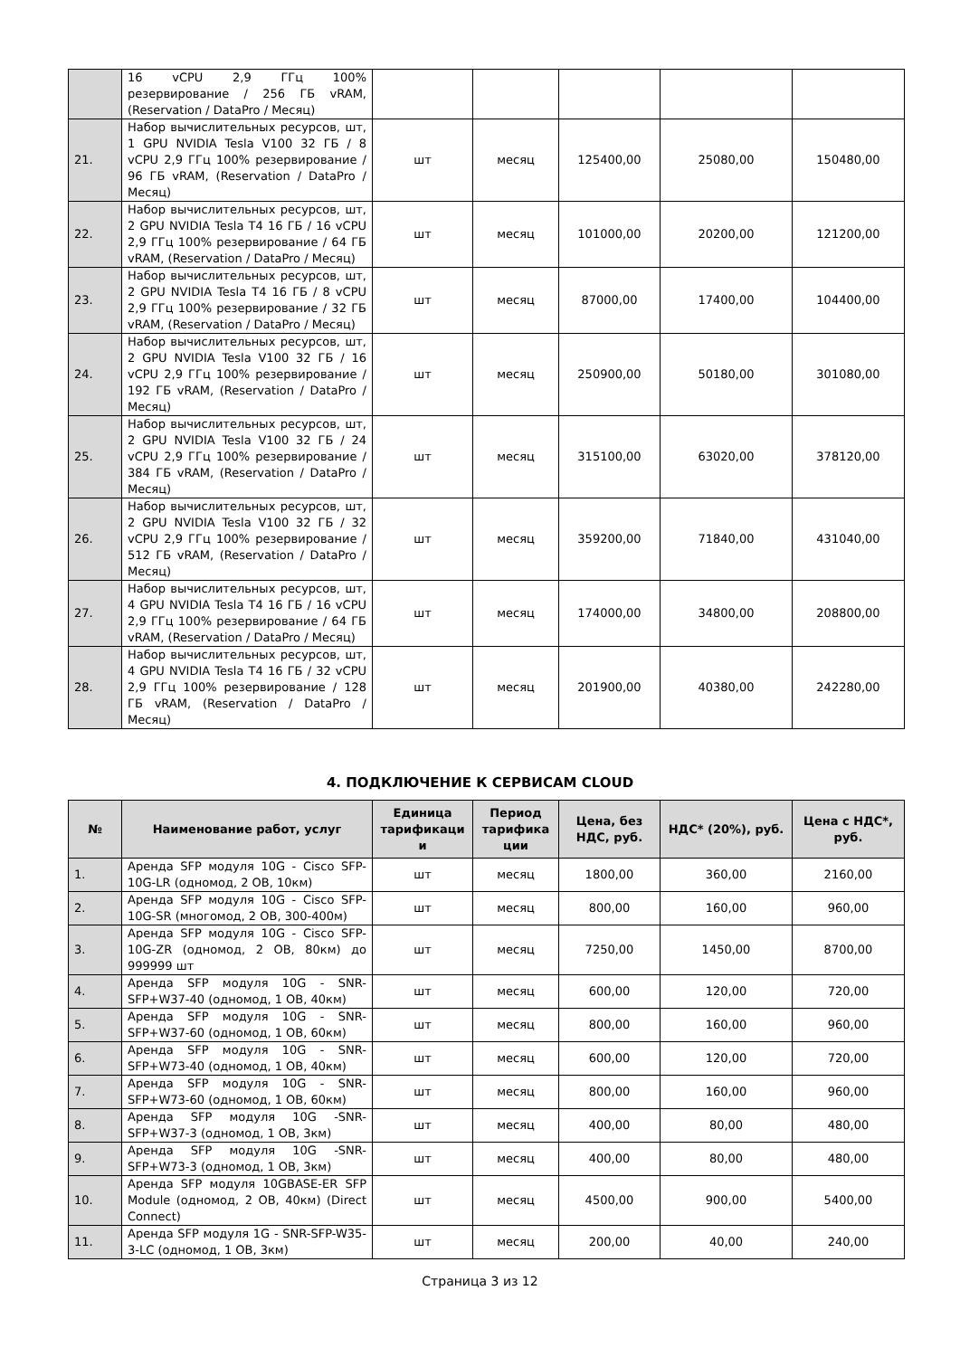| | 16 vCPU 2,9 ГГц 100% резервирование / 256 ГБ vRAM, (Reservation / DataPro / Месяц) | | | | | |
| 21. | Набор вычислительных ресурсов, шт, 1 GPU NVIDIA Tesla V100 32 ГБ / 8 vCPU 2,9 ГГц 100% резервирование / 96 ГБ vRAM, (Reservation / DataPro / Месяц) | шт | месяц | 125400,00 | 25080,00 | 150480,00 |
| 22. | Набор вычислительных ресурсов, шт, 2 GPU NVIDIA Tesla T4 16 ГБ / 16 vCPU 2,9 ГГц 100% резервирование / 64 ГБ vRAM, (Reservation / DataPro / Месяц) | шт | месяц | 101000,00 | 20200,00 | 121200,00 |
| 23. | Набор вычислительных ресурсов, шт, 2 GPU NVIDIA Tesla T4 16 ГБ / 8 vCPU 2,9 ГГц 100% резервирование / 32 ГБ vRAM, (Reservation / DataPro / Месяц) | шт | месяц | 87000,00 | 17400,00 | 104400,00 |
| 24. | Набор вычислительных ресурсов, шт, 2 GPU NVIDIA Tesla V100 32 ГБ / 16 vCPU 2,9 ГГц 100% резервирование / 192 ГБ vRAM, (Reservation / DataPro / Месяц) | шт | месяц | 250900,00 | 50180,00 | 301080,00 |
| 25. | Набор вычислительных ресурсов, шт, 2 GPU NVIDIA Tesla V100 32 ГБ / 24 vCPU 2,9 ГГц 100% резервирование / 384 ГБ vRAM, (Reservation / DataPro / Месяц) | шт | месяц | 315100,00 | 63020,00 | 378120,00 |
| 26. | Набор вычислительных ресурсов, шт, 2 GPU NVIDIA Tesla V100 32 ГБ / 32 vCPU 2,9 ГГц 100% резервирование / 512 ГБ vRAM, (Reservation / DataPro / Месяц) | шт | месяц | 359200,00 | 71840,00 | 431040,00 |
| 27. | Набор вычислительных ресурсов, шт, 4 GPU NVIDIA Tesla T4 16 ГБ / 16 vCPU 2,9 ГГц 100% резервирование / 64 ГБ vRAM, (Reservation / DataPro / Месяц) | шт | месяц | 174000,00 | 34800,00 | 208800,00 |
| 28. | Набор вычислительных ресурсов, шт, 4 GPU NVIDIA Tesla T4 16 ГБ / 32 vCPU 2,9 ГГц 100% резервирование / 128 ГБ vRAM, (Reservation / DataPro / Месяц) | шт | месяц | 201900,00 | 40380,00 | 242280,00 |
4. ПОДКЛЮЧЕНИЕ К СЕРВИСАМ CLOUD
| № | Наименование работ, услуг | Единица тарификаци и | Период тарифика ции | Цена, без НДС, руб. | НДС* (20%), руб. | Цена с НДС*, руб. |
| --- | --- | --- | --- | --- | --- | --- |
| 1. | Аренда SFP модуля 10G - Cisco SFP-10G-LR (одномод, 2 ОВ, 10км) | шт | месяц | 1800,00 | 360,00 | 2160,00 |
| 2. | Аренда SFP модуля 10G - Cisco SFP-10G-SR (многомод, 2 ОВ, 300-400м) | шт | месяц | 800,00 | 160,00 | 960,00 |
| 3. | Аренда SFP модуля 10G - Cisco SFP-10G-ZR (одномод, 2 ОВ, 80км) до 999999 шт | шт | месяц | 7250,00 | 1450,00 | 8700,00 |
| 4. | Аренда SFP модуля 10G - SNR-SFP+W37-40 (одномод, 1 ОВ, 40км) | шт | месяц | 600,00 | 120,00 | 720,00 |
| 5. | Аренда SFP модуля 10G - SNR-SFP+W37-60 (одномод, 1 ОВ, 60км) | шт | месяц | 800,00 | 160,00 | 960,00 |
| 6. | Аренда SFP модуля 10G - SNR-SFP+W73-40 (одномод, 1 ОВ, 40км) | шт | месяц | 600,00 | 120,00 | 720,00 |
| 7. | Аренда SFP модуля 10G - SNR-SFP+W73-60 (одномод, 1 ОВ, 60км) | шт | месяц | 800,00 | 160,00 | 960,00 |
| 8. | Аренда SFP модуля 10G -SNR-SFP+W37-3 (одномод, 1 ОВ, 3км) | шт | месяц | 400,00 | 80,00 | 480,00 |
| 9. | Аренда SFP модуля 10G -SNR-SFP+W73-3 (одномод, 1 ОВ, 3км) | шт | месяц | 400,00 | 80,00 | 480,00 |
| 10. | Аренда SFP модуля 10GBASE-ER SFP Module (одномод, 2 ОВ, 40км) (Direct Connect) | шт | месяц | 4500,00 | 900,00 | 5400,00 |
| 11. | Аренда SFP модуля 1G - SNR-SFP-W35-3-LC (одномод, 1 ОВ, 3км) | шт | месяц | 200,00 | 40,00 | 240,00 |
Страница 3 из 12